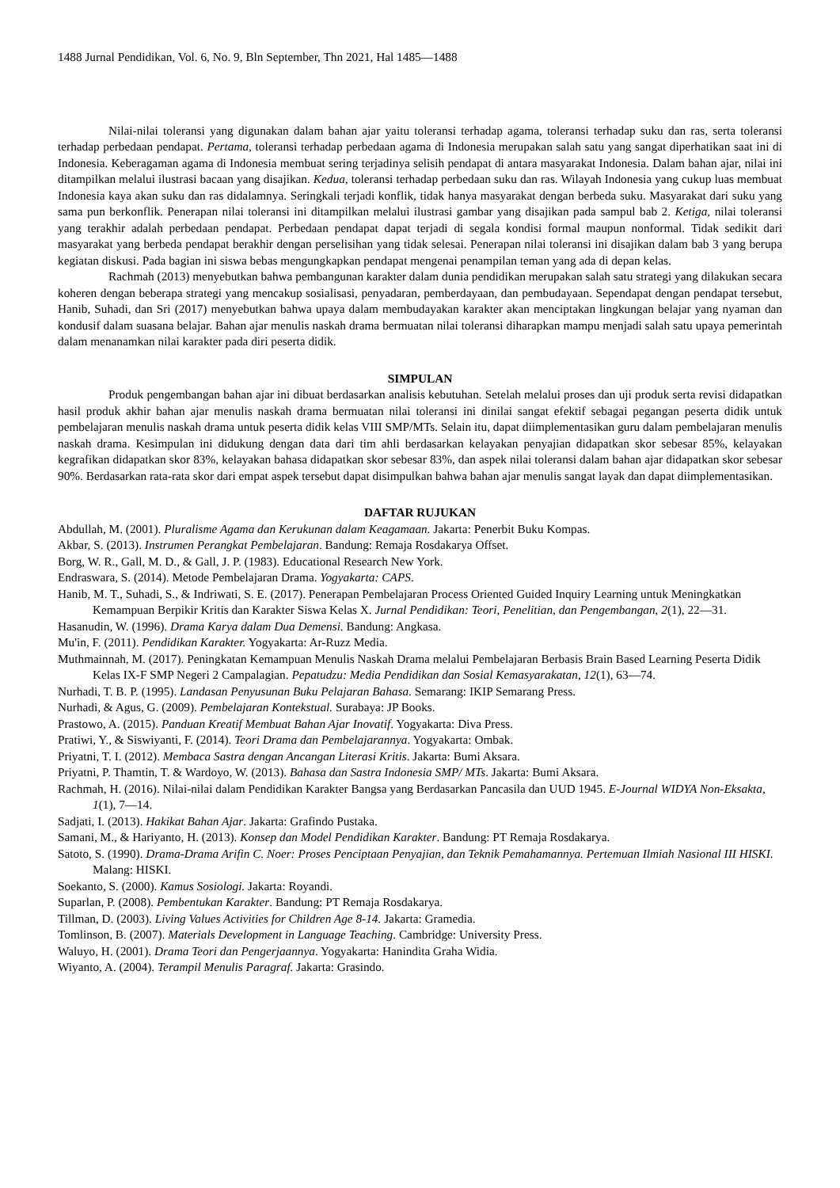1488 Jurnal Pendidikan, Vol. 6, No. 9, Bln September, Thn 2021, Hal 1485—1488
Nilai-nilai toleransi yang digunakan dalam bahan ajar yaitu toleransi terhadap agama, toleransi terhadap suku dan ras, serta toleransi terhadap perbedaan pendapat. Pertama, toleransi terhadap perbedaan agama di Indonesia merupakan salah satu yang sangat diperhatikan saat ini di Indonesia. Keberagaman agama di Indonesia membuat sering terjadinya selisih pendapat di antara masyarakat Indonesia. Dalam bahan ajar, nilai ini ditampilkan melalui ilustrasi bacaan yang disajikan. Kedua, toleransi terhadap perbedaan suku dan ras. Wilayah Indonesia yang cukup luas membuat Indonesia kaya akan suku dan ras didalamnya. Seringkali terjadi konflik, tidak hanya masyarakat dengan berbeda suku. Masyarakat dari suku yang sama pun berkonflik. Penerapan nilai toleransi ini ditampilkan melalui ilustrasi gambar yang disajikan pada sampul bab 2. Ketiga, nilai toleransi yang terakhir adalah perbedaan pendapat. Perbedaan pendapat dapat terjadi di segala kondisi formal maupun nonformal. Tidak sedikit dari masyarakat yang berbeda pendapat berakhir dengan perselisihan yang tidak selesai. Penerapan nilai toleransi ini disajikan dalam bab 3 yang berupa kegiatan diskusi. Pada bagian ini siswa bebas mengungkapkan pendapat mengenai penampilan teman yang ada di depan kelas.
Rachmah (2013) menyebutkan bahwa pembangunan karakter dalam dunia pendidikan merupakan salah satu strategi yang dilakukan secara koheren dengan beberapa strategi yang mencakup sosialisasi, penyadaran, pemberdayaan, dan pembudayaan. Sependapat dengan pendapat tersebut, Hanib, Suhadi, dan Sri (2017) menyebutkan bahwa upaya dalam membudayakan karakter akan menciptakan lingkungan belajar yang nyaman dan kondusif dalam suasana belajar. Bahan ajar menulis naskah drama bermuatan nilai toleransi diharapkan mampu menjadi salah satu upaya pemerintah dalam menanamkan nilai karakter pada diri peserta didik.
SIMPULAN
Produk pengembangan bahan ajar ini dibuat berdasarkan analisis kebutuhan. Setelah melalui proses dan uji produk serta revisi didapatkan hasil produk akhir bahan ajar menulis naskah drama bermuatan nilai toleransi ini dinilai sangat efektif sebagai pegangan peserta didik untuk pembelajaran menulis naskah drama untuk peserta didik kelas VIII SMP/MTs. Selain itu, dapat diimplementasikan guru dalam pembelajaran menulis naskah drama. Kesimpulan ini didukung dengan data dari tim ahli berdasarkan kelayakan penyajian didapatkan skor sebesar 85%, kelayakan kegrafikan didapatkan skor 83%, kelayakan bahasa didapatkan skor sebesar 83%, dan aspek nilai toleransi dalam bahan ajar didapatkan skor sebesar 90%. Berdasarkan rata-rata skor dari empat aspek tersebut dapat disimpulkan bahwa bahan ajar menulis sangat layak dan dapat diimplementasikan.
DAFTAR RUJUKAN
Abdullah, M. (2001). Pluralisme Agama dan Kerukunan dalam Keagamaan. Jakarta: Penerbit Buku Kompas.
Akbar, S. (2013). Instrumen Perangkat Pembelajaran. Bandung: Remaja Rosdakarya Offset.
Borg, W. R., Gall, M. D., & Gall, J. P. (1983). Educational Research New York.
Endraswara, S. (2014). Metode Pembelajaran Drama. Yogyakarta: CAPS.
Hanib, M. T., Suhadi, S., & Indriwati, S. E. (2017). Penerapan Pembelajaran Process Oriented Guided Inquiry Learning untuk Meningkatkan Kemampuan Berpikir Kritis dan Karakter Siswa Kelas X. Jurnal Pendidikan: Teori, Penelitian, dan Pengembangan, 2(1), 22—31.
Hasanudin, W. (1996). Drama Karya dalam Dua Demensi. Bandung: Angkasa.
Mu'in, F. (2011). Pendidikan Karakter. Yogyakarta: Ar-Ruzz Media.
Muthmainnah, M. (2017). Peningkatan Kemampuan Menulis Naskah Drama melalui Pembelajaran Berbasis Brain Based Learning Peserta Didik Kelas IX-F SMP Negeri 2 Campalagian. Pepatudzu: Media Pendidikan dan Sosial Kemasyarakatan, 12(1), 63—74.
Nurhadi, T. B. P. (1995). Landasan Penyusunan Buku Pelajaran Bahasa. Semarang: IKIP Semarang Press.
Nurhadi, & Agus, G. (2009). Pembelajaran Kontekstual. Surabaya: JP Books.
Prastowo, A. (2015). Panduan Kreatif Membuat Bahan Ajar Inovatif. Yogyakarta: Diva Press.
Pratiwi, Y., & Siswiyanti, F. (2014). Teori Drama dan Pembelajarannya. Yogyakarta: Ombak.
Priyatni, T. I. (2012). Membaca Sastra dengan Ancangan Literasi Kritis. Jakarta: Bumi Aksara.
Priyatni, P. Thamtin, T. & Wardoyo, W. (2013). Bahasa dan Sastra Indonesia SMP/ MTs. Jakarta: Bumi Aksara.
Rachmah, H. (2016). Nilai-nilai dalam Pendidikan Karakter Bangsa yang Berdasarkan Pancasila dan UUD 1945. E-Journal WIDYA Non-Eksakta, 1(1), 7—14.
Sadjati, I. (2013). Hakikat Bahan Ajar. Jakarta: Grafindo Pustaka.
Samani, M., & Hariyanto, H. (2013). Konsep dan Model Pendidikan Karakter. Bandung: PT Remaja Rosdakarya.
Satoto, S. (1990). Drama-Drama Arifin C. Noer: Proses Penciptaan Penyajian, dan Teknik Pemahamannya. Pertemuan Ilmiah Nasional III HISKI. Malang: HISKI.
Soekanto, S. (2000). Kamus Sosiologi. Jakarta: Royandi.
Suparlan, P. (2008). Pembentukan Karakter. Bandung: PT Remaja Rosdakarya.
Tillman, D. (2003). Living Values Activities for Children Age 8-14. Jakarta: Gramedia.
Tomlinson, B. (2007). Materials Development in Language Teaching. Cambridge: University Press.
Waluyo, H. (2001). Drama Teori dan Pengerjaannya. Yogyakarta: Hanindita Graha Widia.
Wiyanto, A. (2004). Terampil Menulis Paragraf. Jakarta: Grasindo.